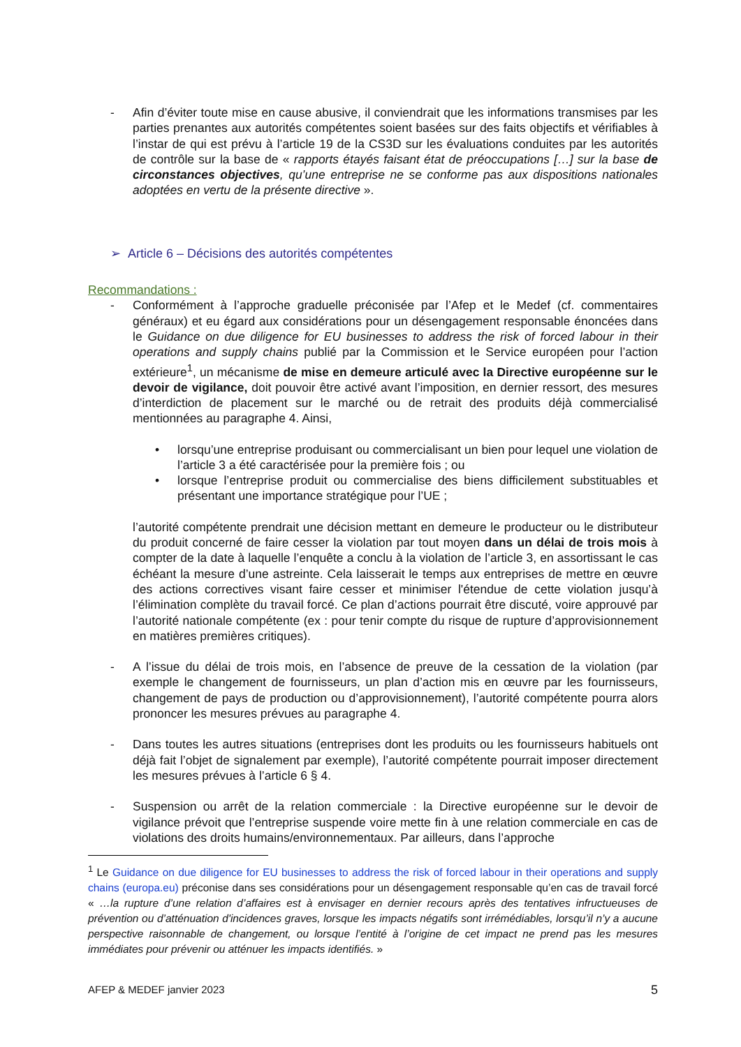- Afin d’éviter toute mise en cause abusive, il conviendrait que les informations transmises par les parties prenantes aux autorités compétentes soient basées sur des faits objectifs et vérifiables à l’instar de qui est prévu à l’article 19 de la CS3D sur les évaluations conduites par les autorités de contrôle sur la base de « rapports étayés faisant état de préoccupations […] sur la base de circonstances objectives, qu’une entreprise ne se conforme pas aux dispositions nationales adoptées en vertu de la présente directive ».
➢ Article 6 – Décisions des autorités compétentes
Recommandations :
- Conformément à l’approche graduelle préconisée par l’Afep et le Medef (cf. commentaires généraux) et eu égard aux considérations pour un désengagement responsable énoncées dans le Guidance on due diligence for EU businesses to address the risk of forced labour in their operations and supply chains publié par la Commission et le Service européen pour l’action extérieure<sup>1</sup>, un mécanisme de mise en demeure articulé avec la Directive européenne sur le devoir de vigilance, doit pouvoir être activé avant l’imposition, en dernier ressort, des mesures d’interdiction de placement sur le marché ou de retrait des produits déjà commercialisé mentionnées au paragraphe 4. Ainsi,
• lorsqu’une entreprise produisant ou commercialisant un bien pour lequel une violation de l’article 3 a été caractérisée pour la première fois ; ou
• lorsque l’entreprise produit ou commercialise des biens difficilement substituables et présentant une importance stratégique pour l’UE ;
l’autorité compétente prendrait une décision mettant en demeure le producteur ou le distributeur du produit concerné de faire cesser la violation par tout moyen dans un délai de trois mois à compter de la date à laquelle l’enquête a conclu à la violation de l’article 3, en assortissant le cas échéant la mesure d’une astreinte. Cela laisserait le temps aux entreprises de mettre en œuvre des actions correctives visant faire cesser et minimiser l'étendue de cette violation jusqu’à l’élimination complète du travail forcé. Ce plan d’actions pourrait être discuté, voire approuvé par l’autorité nationale compétente (ex : pour tenir compte du risque de rupture d’approvisionnement en matières premières critiques).
- A l’issue du délai de trois mois, en l’absence de preuve de la cessation de la violation (par exemple le changement de fournisseurs, un plan d’action mis en œuvre par les fournisseurs, changement de pays de production ou d’approvisionnement), l’autorité compétente pourra alors prononcer les mesures prévues au paragraphe 4.
- Dans toutes les autres situations (entreprises dont les produits ou les fournisseurs habituels ont déjà fait l’objet de signalement par exemple), l’autorité compétente pourrait imposer directement les mesures prévues à l’article 6 § 4.
- Suspension ou arrêt de la relation commerciale : la Directive européenne sur le devoir de vigilance prévoit que l’entreprise suspende voire mette fin à une relation commerciale en cas de violations des droits humains/environnementaux. Par ailleurs, dans l’approche
<sup>1</sup> Le Guidance on due diligence for EU businesses to address the risk of forced labour in their operations and supply chains (europa.eu) préconise dans ses considérations pour un désengagement responsable qu’en cas de travail forcé « …la rupture d’une relation d’affaires est à envisager en dernier recours après des tentatives infructueuses de prévention ou d’atténuation d'incidences graves, lorsque les impacts négatifs sont irrémédiables, lorsqu’il n’y a aucune perspective raisonnable de changement, ou lorsque l’entité à l’origine de cet impact ne prend pas les mesures immédiates pour prévenir ou atténuer les impacts identifiés. »
AFEP & MEDEF janvier 2023 5